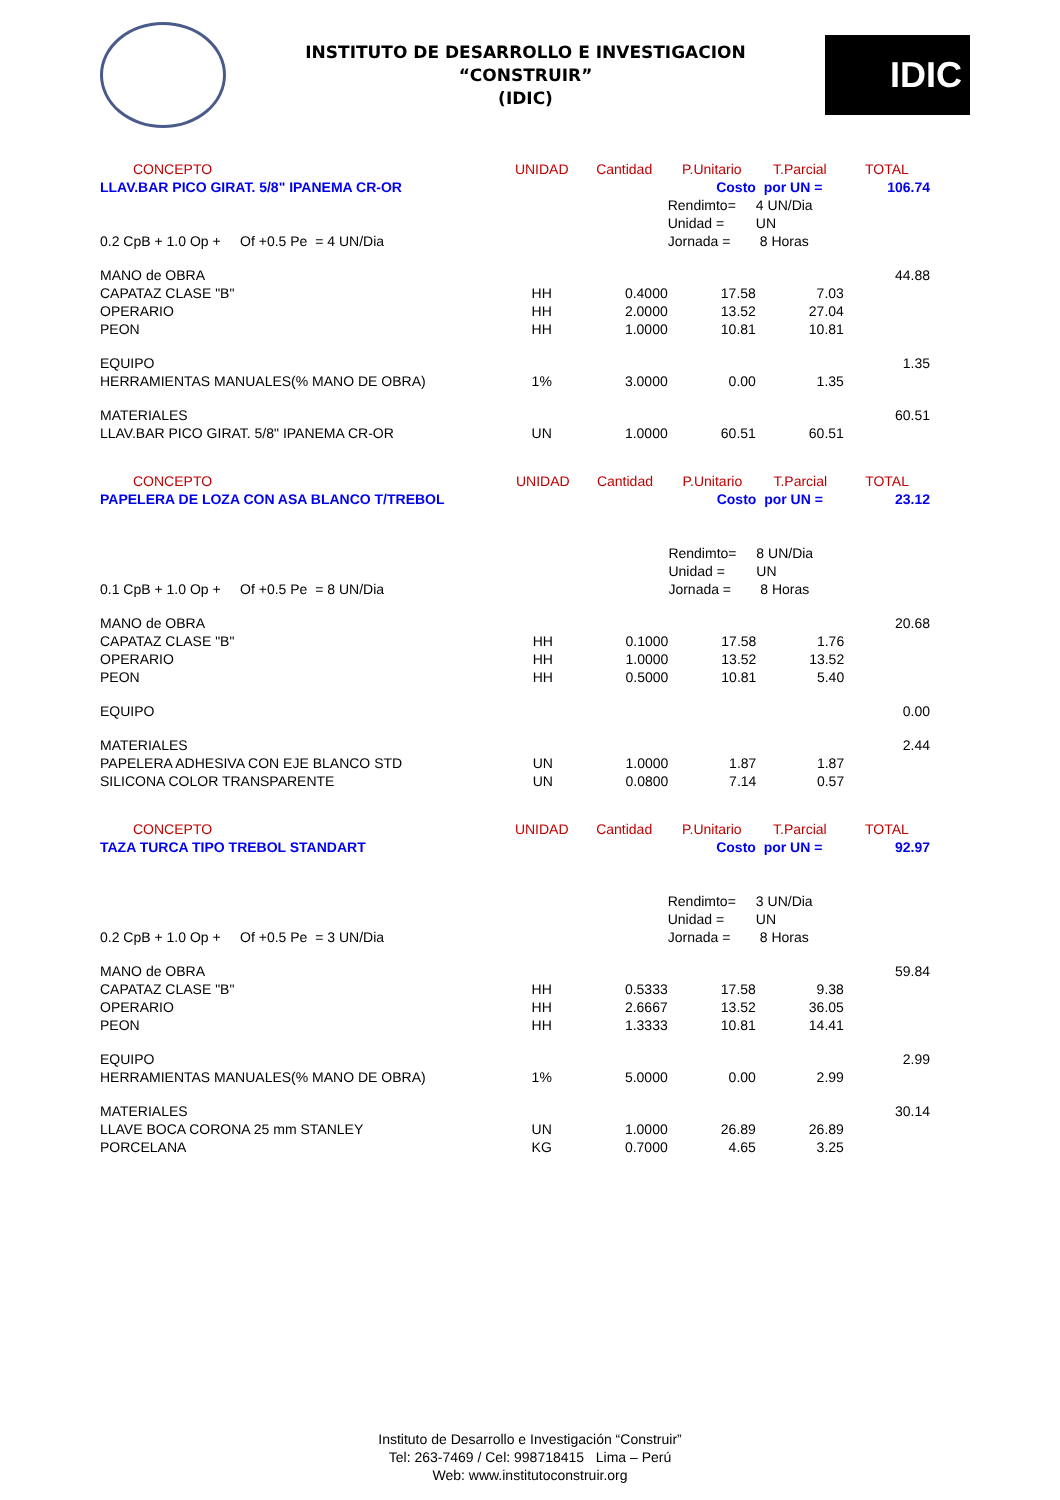INSTITUTO DE DESARROLLO E INVESTIGACION
“CONSTRUIR”
(IDIC)
IDIC
| CONCEPTO | UNIDAD | Cantidad | P.Unitario | T.Parcial | TOTAL |
| --- | --- | --- | --- | --- | --- |
| LLAV.BAR PICO GIRAT. 5/8" IPANEMA CR-OR | | | Costo | por UN = | 106.74 |
| | | | Rendimto= | 4 UN/Dia | |
| | | | Unidad = | UN | |
| 0.2 CpB + 1.0 Op + Of +0.5 Pe = 4 UN/Dia | | | Jornada = | 8 Horas | |
| MANO de OBRA | | | | | 44.88 |
| CAPATAZ CLASE "B" | HH | 0.4000 | 17.58 | 7.03 | |
| OPERARIO | HH | 2.0000 | 13.52 | 27.04 | |
| PEON | HH | 1.0000 | 10.81 | 10.81 | |
| EQUIPO | | | | | 1.35 |
| HERRAMIENTAS MANUALES(% MANO DE OBRA) | 1% | 3.0000 | 0.00 | 1.35 | |
| MATERIALES | | | | | 60.51 |
| LLAV.BAR PICO GIRAT. 5/8" IPANEMA CR-OR | UN | 1.0000 | 60.51 | 60.51 | |
| CONCEPTO | UNIDAD | Cantidad | P.Unitario | T.Parcial | TOTAL |
| --- | --- | --- | --- | --- | --- |
| PAPELERA DE LOZA CON ASA BLANCO T/TREBOL | | | Costo | por UN = | 23.12 |
| | | | Rendimto= | 8 UN/Dia | |
| | | | Unidad = | UN | |
| 0.1 CpB + 1.0 Op + Of +0.5 Pe = 8 UN/Dia | | | Jornada = | 8 Horas | |
| MANO de OBRA | | | | | 20.68 |
| CAPATAZ CLASE "B" | HH | 0.1000 | 17.58 | 1.76 | |
| OPERARIO | HH | 1.0000 | 13.52 | 13.52 | |
| PEON | HH | 0.5000 | 10.81 | 5.40 | |
| EQUIPO | | | | | 0.00 |
| MATERIALES | | | | | 2.44 |
| PAPELERA ADHESIVA CON EJE BLANCO STD | UN | 1.0000 | 1.87 | 1.87 | |
| SILICONA COLOR TRANSPARENTE | UN | 0.0800 | 7.14 | 0.57 | |
| CONCEPTO | UNIDAD | Cantidad | P.Unitario | T.Parcial | TOTAL |
| --- | --- | --- | --- | --- | --- |
| TAZA TURCA TIPO TREBOL STANDART | | | Costo | por UN = | 92.97 |
| | | | Rendimto= | 3 UN/Dia | |
| | | | Unidad = | UN | |
| 0.2 CpB + 1.0 Op + Of +0.5 Pe = 3 UN/Dia | | | Jornada = | 8 Horas | |
| MANO de OBRA | | | | | 59.84 |
| CAPATAZ CLASE "B" | HH | 0.5333 | 17.58 | 9.38 | |
| OPERARIO | HH | 2.6667 | 13.52 | 36.05 | |
| PEON | HH | 1.3333 | 10.81 | 14.41 | |
| EQUIPO | | | | | 2.99 |
| HERRAMIENTAS MANUALES(% MANO DE OBRA) | 1% | 5.0000 | 0.00 | 2.99 | |
| MATERIALES | | | | | 30.14 |
| LLAVE BOCA CORONA 25 mm STANLEY | UN | 1.0000 | 26.89 | 26.89 | |
| PORCELANA | KG | 0.7000 | 4.65 | 3.25 | |
Instituto de Desarrollo e Investigación “Construir”
Tel: 263-7469 / Cel: 998718415 Lima – Perú
Web: www.institutoconstruir.org